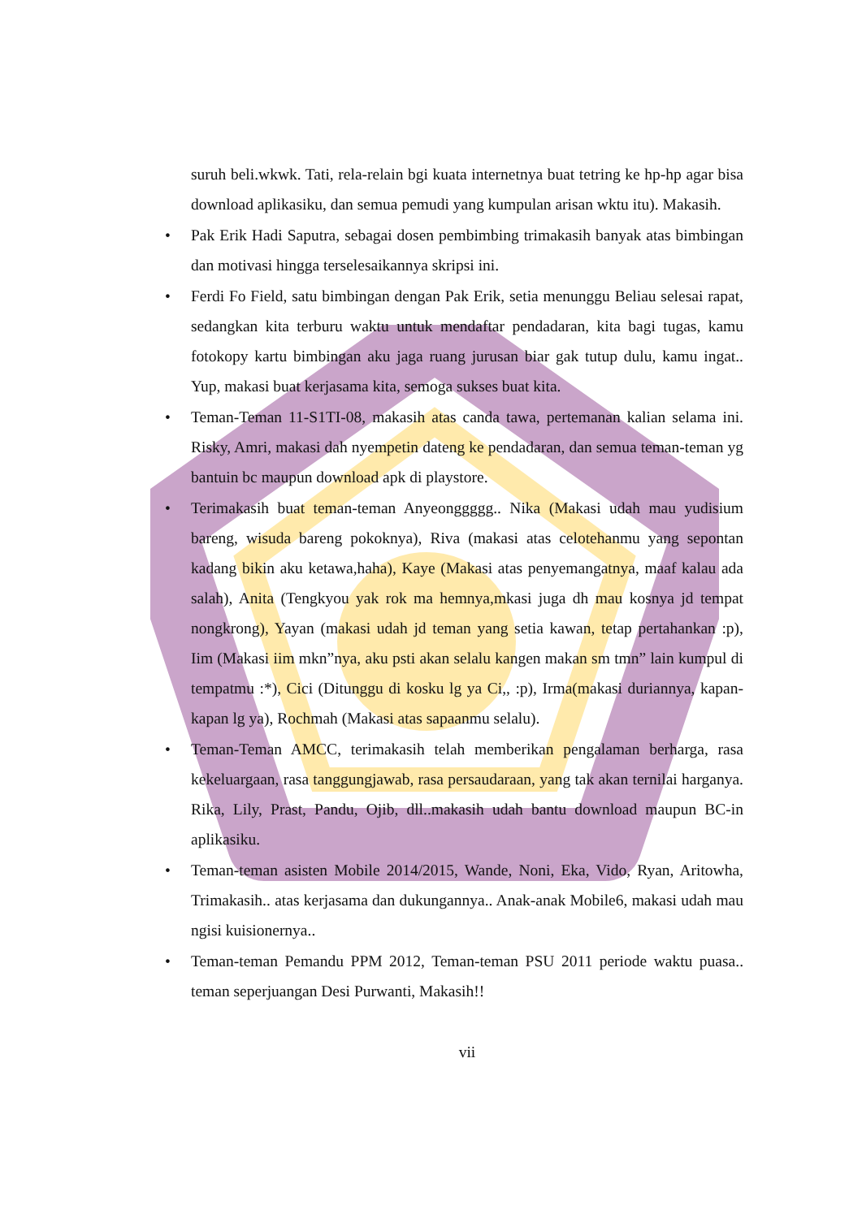suruh beli.wkwk. Tati, rela-relain bgi kuata internetnya buat tetring ke hp-hp agar bisa download aplikasiku, dan semua pemudi yang kumpulan arisan wktu itu). Makasih.
• Pak Erik Hadi Saputra, sebagai dosen pembimbing trimakasih banyak atas bimbingan dan motivasi hingga terselesaikannya skripsi ini.
• Ferdi Fo Field, satu bimbingan dengan Pak Erik, setia menunggu Beliau selesai rapat, sedangkan kita terburu waktu untuk mendaftar pendadaran, kita bagi tugas, kamu fotokopy kartu bimbingan aku jaga ruang jurusan biar gak tutup dulu, kamu ingat.. Yup, makasi buat kerjasama kita, semoga sukses buat kita.
• Teman-Teman 11-S1TI-08, makasih atas canda tawa, pertemanan kalian selama ini. Risky, Amri, makasi dah nyempetin dateng ke pendadaran, dan semua teman-teman yg bantuin bc maupun download apk di playstore.
• Terimakasih buat teman-teman Anyeonggggg.. Nika (Makasi udah mau yudisium bareng, wisuda bareng pokoknya), Riva (makasi atas celotehanmu yang sepontan kadang bikin aku ketawa,haha), Kaye (Makasi atas penyemangatnya, maaf kalau ada salah), Anita (Tengkyou yak rok ma hemnya,mkasi juga dh mau kosnya jd tempat nongkrong), Yayan (makasi udah jd teman yang setia kawan, tetap pertahankan :p), Iim (Makasi iim mkn”nya, aku psti akan selalu kangen makan sm tmn” lain kumpul di tempatmu :*), Cici (Ditunggu di kosku lg ya Ci,, :p), Irma(makasi duriannya, kapan-kapan lg ya), Rochmah (Makasi atas sapaanmu selalu).
• Teman-Teman AMCC, terimakasih telah memberikan pengalaman berharga, rasa kekeluargaan, rasa tanggungjawab, rasa persaudaraan, yang tak akan ternilai harganya. Rika, Lily, Prast, Pandu, Ojib, dll..makasih udah bantu download maupun BC-in aplikasiku.
• Teman-teman asisten Mobile 2014/2015, Wande, Noni, Eka, Vido, Ryan, Aritowha, Trimakasih.. atas kerjasama dan dukungannya.. Anak-anak Mobile6, makasi udah mau ngisi kuisionernya..
• Teman-teman Pemandu PPM 2012, Teman-teman PSU 2011 periode waktu puasa.. teman seperjuangan Desi Purwanti, Makasih!!
vii